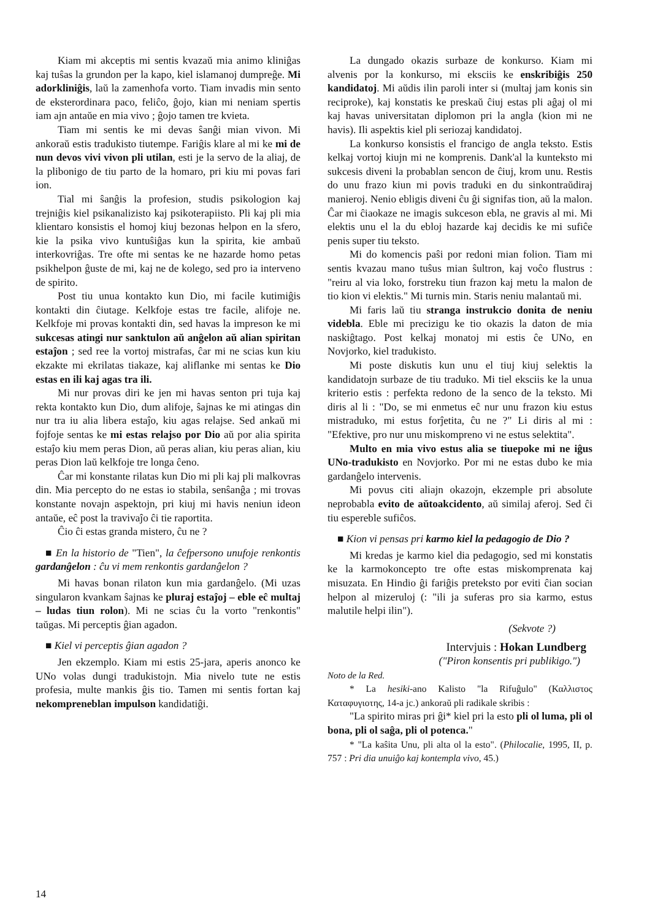Kiam mi akceptis mi sentis kvazaŭ mia animo kliniĝas kaj tuŝas la grundon per la kapo, kiel islamanoj dumpreĝe. Mi adorkliniĝis, laŭ la zamenhofa vorto. Tiam invadis min sento de eksterordinara paco, feliĉo, ĝojo, kian mi neniam spertis iam ajn antaŭe en mia vivo ; ĝojo tamen tre kvieta.
Tiam mi sentis ke mi devas ŝanĝi mian vivon. Mi ankoraŭ estis tradukisto tiutempe. Fariĝis klare al mi ke mi de nun devos vivi vivon pli utilan, esti je la servo de la aliaj, de la plibonigo de tiu parto de la homaro, pri kiu mi povas fari ion.
Tial mi ŝanĝis la profesion, studis psikologion kaj trejniĝis kiel psikanalizisto kaj psikoterapiisto. Pli kaj pli mia klientaro konsistis el homoj kiuj bezonas helpon en la sfero, kie la psika vivo kuntuŝiĝas kun la spirita, kie ambaŭ interkovriĝas. Tre ofte mi sentas ke ne hazarde homo petas psikhelpon ĝuste de mi, kaj ne de kolego, sed pro ia interveno de spirito.
Post tiu unua kontakto kun Dio, mi facile kutimiĝis kontakti din ĉiutage. Kelkfoje estas tre facile, alifoje ne. Kelkfoje mi provas kontakti din, sed havas la impreson ke mi sukcesas atingi nur sanktulon aŭ anĝelon aŭ alian spiritan estaĵon ; sed ree la vortoj mistrafas, ĉar mi ne scias kun kiu ekzakte mi ekrilatas tiakaze, kaj aliflanke mi sentas ke Dio estas en ili kaj agas tra ili.
Mi nur provas diri ke jen mi havas senton pri tuja kaj rekta kontakto kun Dio, dum alifoje, ŝajnas ke mi atingas din nur tra iu alia libera estaĵo, kiu agas relajse. Sed ankaŭ mi fojfoje sentas ke mi estas relajso por Dio aŭ por alia spirita estaĵo kiu mem peras Dion, aŭ peras alian, kiu peras alian, kiu peras Dion laŭ kelkfoje tre longa ĉeno.
Ĉar mi konstante rilatas kun Dio mi pli kaj pli malkovras din. Mia percepto do ne estas io stabila, senŝanĝa ; mi trovas konstante novajn aspektojn, pri kiuj mi havis neniun ideon antaŭe, eĉ post la travivaĵo ĉi tie raportita.
Ĉio ĉi estas granda mistero, ĉu ne ?
■ En la historio de "Tien", la ĉefpersono unufoje renkontis gardanĝelon : ĉu vi mem renkontis gardanĝelon ?
Mi havas bonan rilaton kun mia gardanĝelo. (Mi uzas singularon kvankam ŝajnas ke pluraj estaĵoj – eble eĉ multaj – ludas tiun rolon). Mi ne scias ĉu la vorto "renkontis" taŭgas. Mi perceptis ĝian agadon.
■ Kiel vi perceptis ĝian agadon ?
Jen ekzemplo. Kiam mi estis 25-jara, aperis anonco ke UNo volas dungi tradukistojn. Mia nivelo tute ne estis profesia, multe mankis ĝis tio. Tamen mi sentis fortan kaj nekompreneblan impulson kandidatiĝi.
La dungado okazis surbaze de konkurso. Kiam mi alvenis por la konkurso, mi eksciis ke enskribiĝis 250 kandidatoj. Mi aŭdis ilin paroli inter si (multaj jam konis sin reciproke), kaj konstatis ke preskaŭ ĉiuj estas pli aĝaj ol mi kaj havas universitatan diplomon pri la angla (kion mi ne havis). Ili aspektis kiel pli seriozaj kandidatoj.
La konkurso konsistis el francigo de angla teksto. Estis kelkaj vortoj kiujn mi ne komprenis. Dank'al la kunteksto mi sukcesis diveni la probablan sencon de ĉiuj, krom unu. Restis do unu frazo kiun mi povis traduki en du sinkontraŭdiraj manieroj. Nenio ebligis diveni ĉu ĝi signifas tion, aŭ la malon. Ĉar mi ĉiaokaze ne imagis sukceson ebla, ne gravis al mi. Mi elektis unu el la du ebloj hazarde kaj decidis ke mi sufiĉe penis super tiu teksto.
Mi do komencis paŝi por redoni mian folion. Tiam mi sentis kvazau mano tuŝus mian ŝultron, kaj voĉo flustrus : "reiru al via loko, forstreku tiun frazon kaj metu la malon de tio kion vi elektis." Mi turnis min. Staris neniu malantaŭ mi.
Mi faris laŭ tiu stranga instrukcio donita de neniu videbla. Eble mi precizigu ke tio okazis la daton de mia naskiĝtago. Post kelkaj monatoj mi estis ĉe UNo, en Novjorko, kiel tradukisto.
Mi poste diskutis kun unu el tiuj kiuj selektis la kandidatojn surbaze de tiu traduko. Mi tiel eksciis ke la unua kriterio estis : perfekta redono de la senco de la teksto. Mi diris al li : "Do, se mi enmetus eĉ nur unu frazon kiu estus mistraduko, mi estus forĵetita, ĉu ne ?" Li diris al mi : "Efektive, pro nur unu miskompreno vi ne estus selektita".
Multo en mia vivo estus alia se tiuepoke mi ne iĝus UNo-tradukisto en Novjorko. Por mi ne estas dubo ke mia gardanĝelo intervenis.
Mi povus citi aliajn okazojn, ekzemple pri absolute neprobabla evito de aŭtoakcidento, aŭ similaj aferoj. Sed ĉi tiu espereble sufiĉos.
■ Kion vi pensas pri karmo kiel la pedagogio de Dio ?
Mi kredas je karmo kiel dia pedagogio, sed mi konstatis ke la karmokoncepto tre ofte estas miskomprenata kaj misuzata. En Hindio ĝi fariĝis preteksto por eviti ĉian socian helpon al mizeruloj (: "ili ja suferas pro sia karmo, estus malutile helpi ilin").
(Sekvote ?)
Intervjuis : Hokan Lundberg
("Piron konsentis pri publikigo.")
Noto de la Red.
* La hesiki-ano Kalisto "la Rifuĝulo" (Καλλιστος Καταφυγιοτης, 14-a jc.) ankoraŭ pli radikale skribis :
"La spirito miras pri ĝi* kiel pri la esto pli ol luma, pli ol bona, pli ol saĝa, pli ol potenca."
* "La kaŝita Unu, pli alta ol la esto". (Philocalie, 1995, II, p. 757 : Pri dia unuiĝo kaj kontempla vivo, 45.)
14